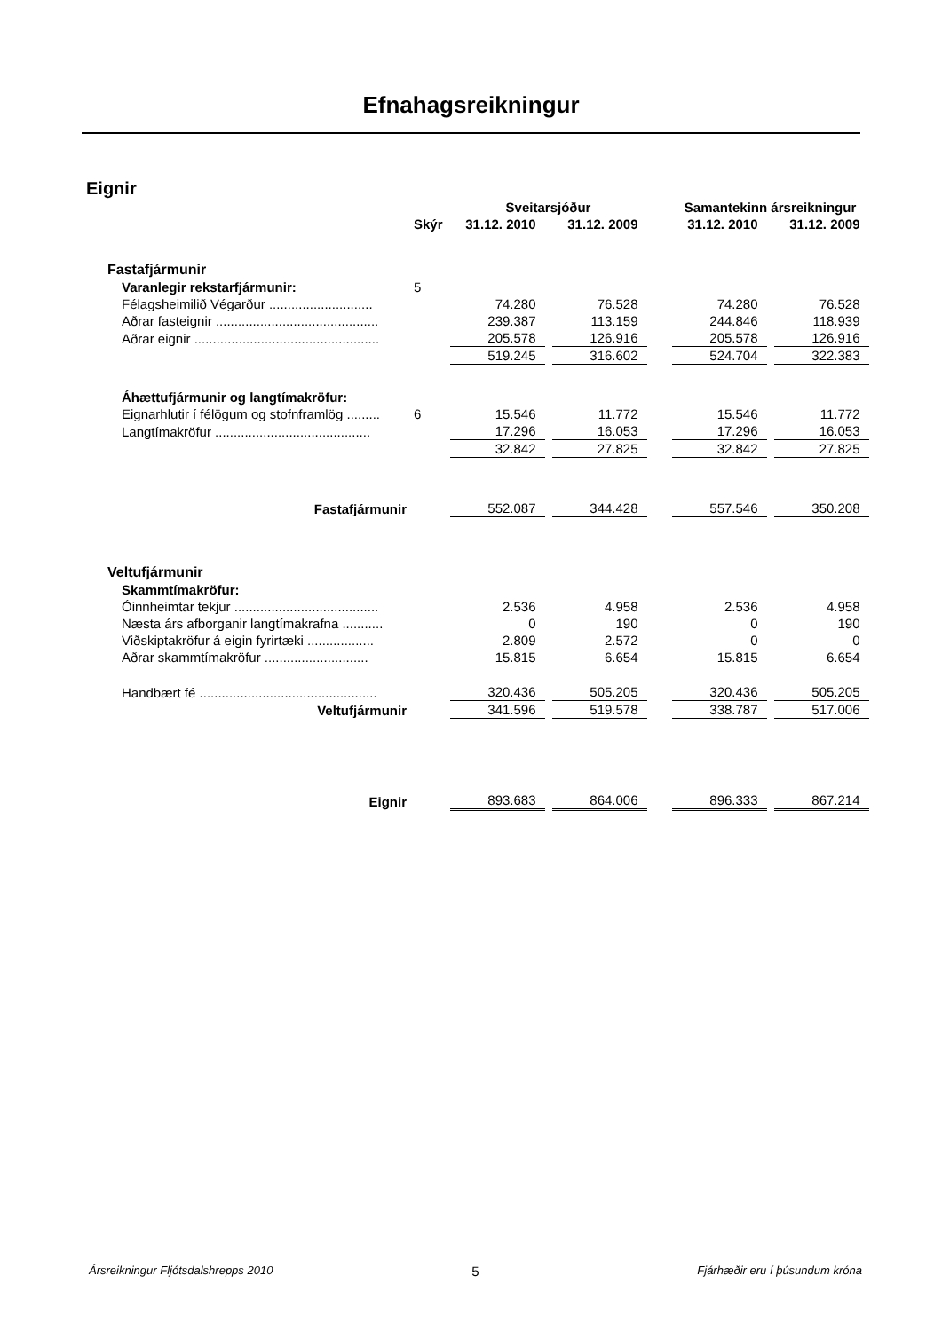Efnahagsreikningur
Eignir
| | | Sveitarsjóður | | | Samantekinn ársreikningur | |
| --- | --- | --- | --- | --- | --- | --- |
| | Skýr | 31.12. 2010 | 31.12. 2009 | | 31.12. 2010 | 31.12. 2009 |
| Fastafjármunir | | | | | | |
| Varanlegir rekstarfjármunir: | 5 | | | | | |
| Félagsheimilið Végarður ............................ | | 74.280 | 76.528 | | 74.280 | 76.528 |
| Aðrar fasteignir ............................................ | | 239.387 | 113.159 | | 244.846 | 118.939 |
| Aðrar eignir .................................................. | | 205.578 | 126.916 | | 205.578 | 126.916 |
| | | 519.245 | 316.602 | | 524.704 | 322.383 |
| Áhættufjármunir og langtímakröfur: | | | | | | |
| Eignarhlutir í félögum og stofnframlög ......... | 6 | 15.546 | 11.772 | | 15.546 | 11.772 |
| Langtímakröfur .......................................... | | 17.296 | 16.053 | | 17.296 | 16.053 |
| | | 32.842 | 27.825 | | 32.842 | 27.825 |
| Fastafjármunir | | 552.087 | 344.428 | | 557.546 | 350.208 |
| Veltufjármunir | | | | | | |
| Skammtímakröfur: | | | | | | |
| Óinnheimtar tekjur ....................................... | | 2.536 | 4.958 | | 2.536 | 4.958 |
| Næsta árs afborganir langtímakrafna ........... | | 0 | 190 | | 0 | 190 |
| Viðskiptakröfur á eigin fyrirtæki .................. | | 2.809 | 2.572 | | 0 | 0 |
| Aðrar skammtímakröfur ............................ | | 15.815 | 6.654 | | 15.815 | 6.654 |
| Handbært fé ................................................ | | 320.436 | 505.205 | | 320.436 | 505.205 |
| Veltufjármunir | | 341.596 | 519.578 | | 338.787 | 517.006 |
| Eignir | | 893.683 | 864.006 | | 896.333 | 867.214 |
Ársreikningur Fljótsdalshrepps 2010 5 Fjárhæðir eru í þúsundum króna